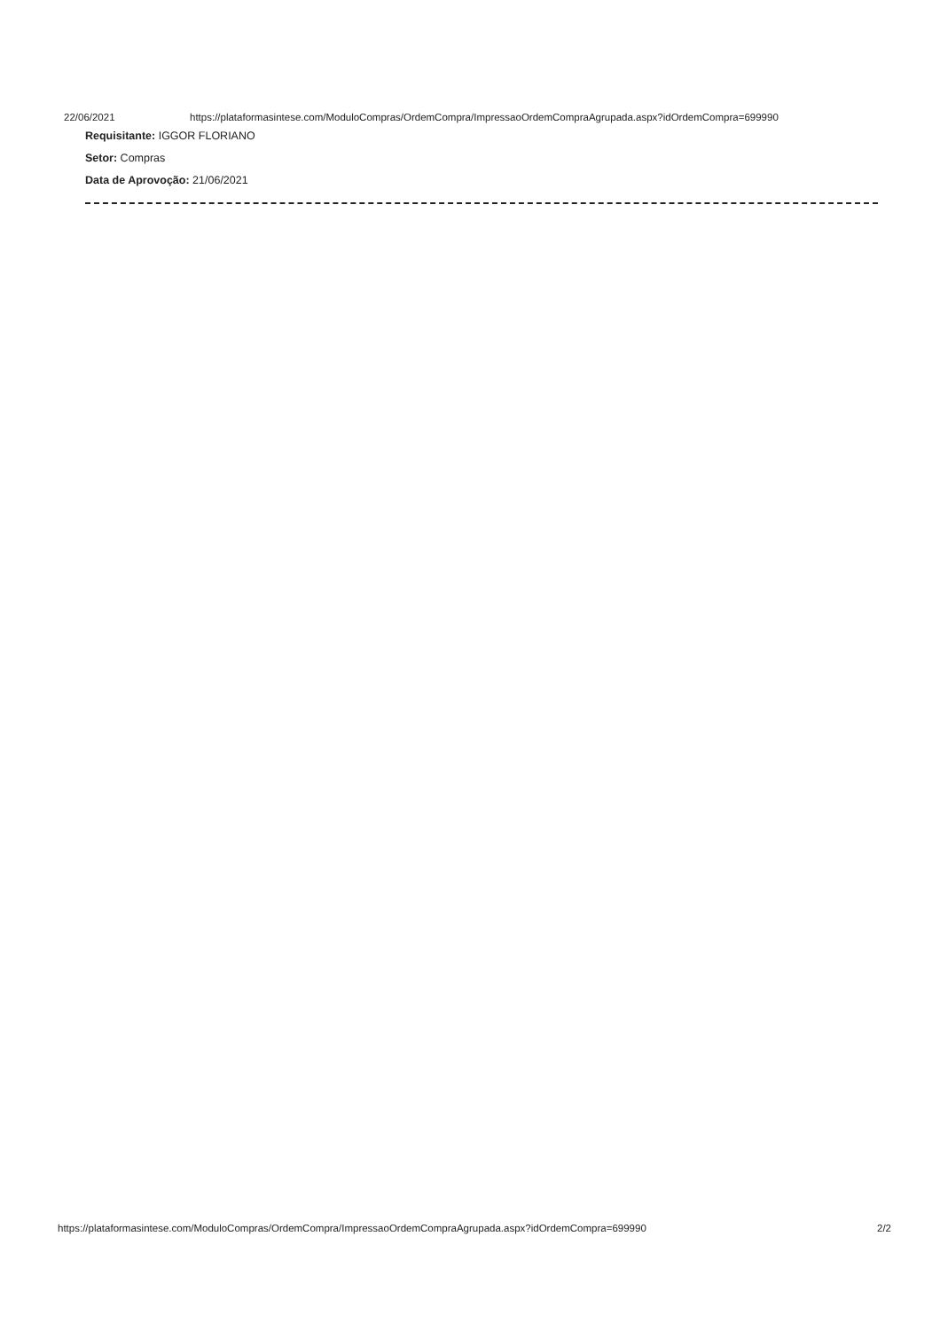22/06/2021 https://plataformasintese.com/ModuloCompras/OrdemCompra/ImpressaoOrdemCompraAgrupada.aspx?idOrdemCompra=699990
Requisitante: IGGOR FLORIANO
Setor: Compras
Data de Aprovoção: 21/06/2021
https://plataformasintese.com/ModuloCompras/OrdemCompra/ImpressaoOrdemCompraAgrupada.aspx?idOrdemCompra=699990 2/2